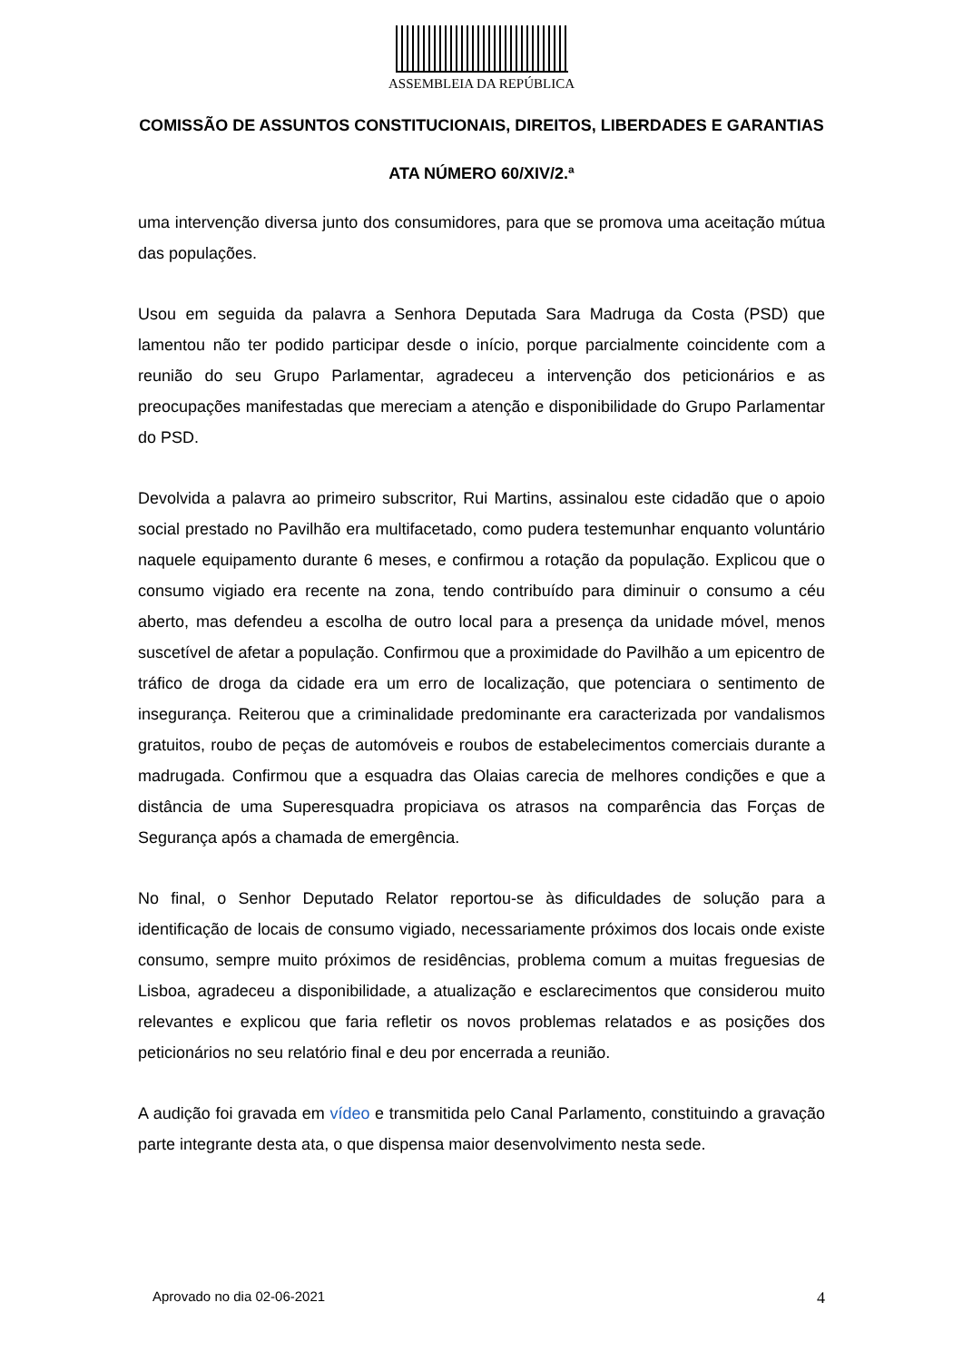ASSEMBLEIA DA REPÚBLICA
COMISSÃO DE ASSUNTOS CONSTITUCIONAIS, DIREITOS, LIBERDADES E GARANTIAS
ATA NÚMERO 60/XIV/2.ª
uma intervenção diversa junto dos consumidores, para que se promova uma aceitação mútua das populações.
Usou em seguida da palavra a Senhora Deputada Sara Madruga da Costa (PSD) que lamentou não ter podido participar desde o início, porque parcialmente coincidente com a reunião do seu Grupo Parlamentar, agradeceu a intervenção dos peticionários e as preocupações manifestadas que mereciam a atenção e disponibilidade do Grupo Parlamentar do PSD.
Devolvida a palavra ao primeiro subscritor, Rui Martins, assinalou este cidadão que o apoio social prestado no Pavilhão era multifacetado, como pudera testemunhar enquanto voluntário naquele equipamento durante 6 meses, e confirmou a rotação da população. Explicou que o consumo vigiado era recente na zona, tendo contribuído para diminuir o consumo a céu aberto, mas defendeu a escolha de outro local para a presença da unidade móvel, menos suscetível de afetar a população. Confirmou que a proximidade do Pavilhão a um epicentro de tráfico de droga da cidade era um erro de localização, que potenciara o sentimento de insegurança. Reiterou que a criminalidade predominante era caracterizada por vandalismos gratuitos, roubo de peças de automóveis e roubos de estabelecimentos comerciais durante a madrugada. Confirmou que a esquadra das Olaias carecia de melhores condições e que a distância de uma Superesquadra propiciava os atrasos na comparência das Forças de Segurança após a chamada de emergência.
No final, o Senhor Deputado Relator reportou-se às dificuldades de solução para a identificação de locais de consumo vigiado, necessariamente próximos dos locais onde existe consumo, sempre muito próximos de residências, problema comum a muitas freguesias de Lisboa, agradeceu a disponibilidade, a atualização e esclarecimentos que considerou muito relevantes e explicou que faria refletir os novos problemas relatados e as posições dos peticionários no seu relatório final e deu por encerrada a reunião.
A audição foi gravada em vídeo e transmitida pelo Canal Parlamento, constituindo a gravação parte integrante desta ata, o que dispensa maior desenvolvimento nesta sede.
Aprovado no dia 02-06-2021 4